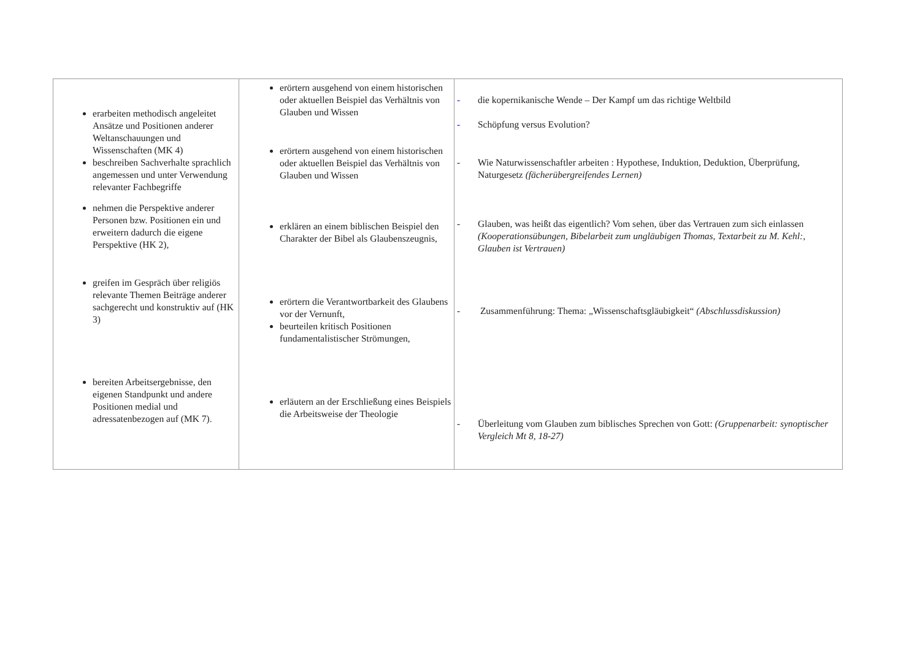| erarbeiten methodisch angeleitet Ansätze und Positionen anderer Weltanschauungen und Wissenschaften (MK 4) beschreiben Sachverhalte sprachlich angemessen und unter Verwendung relevanter Fachbegriffe nehmen die Perspektive anderer Personen bzw. Positionen ein und erweitern dadurch die eigene Perspektive (HK 2), greifen im Gespräch über religiös relevante Themen Beiträge anderer sachgerecht und konstruktiv auf (HK 3) bereiten Arbeitsergebnisse, den eigenen Standpunkt und andere Positionen medial und adressatenbezogen auf (MK 7). | erörtern ausgehend von einem historischen oder aktuellen Beispiel das Verhältnis von Glauben und Wissen erörtern ausgehend von einem historischen oder aktuellen Beispiel das Verhältnis von Glauben und Wissen erklären an einem biblischen Beispiel den Charakter der Bibel als Glaubenszeugnis, erörtern die Verantwortbarkeit des Glaubens vor der Vernunft, beurteilen kritisch Positionen fundamentalistischer Strömungen, erläutern an der Erschließung eines Beispiels die Arbeitsweise der Theologie | - die kopernikanische Wende – Der Kampf um das richtige Weltbild - Schöpfung versus Evolution? - Wie Naturwissenschaftler arbeiten : Hypothese, Induktion, Deduktion, Überprüfung, Naturgesetz (fächerübergreifendes Lernen) - Glauben, was heißt das eigentlich? Vom sehen, über das Vertrauen zum sich einlassen (Kooperationsübungen, Bibelarbeit zum ungläubigen Thomas, Textarbeit zu M. Kehl:, Glauben ist Vertrauen) - Zusammenführung: Thema: „Wissenschaftsgläubigkeit“ (Abschlussdiskussion) - Überleitung vom Glauben zum biblisches Sprechen von Gott: (Gruppenarbeit: synoptischer Vergleich Mt 8, 18-27) |